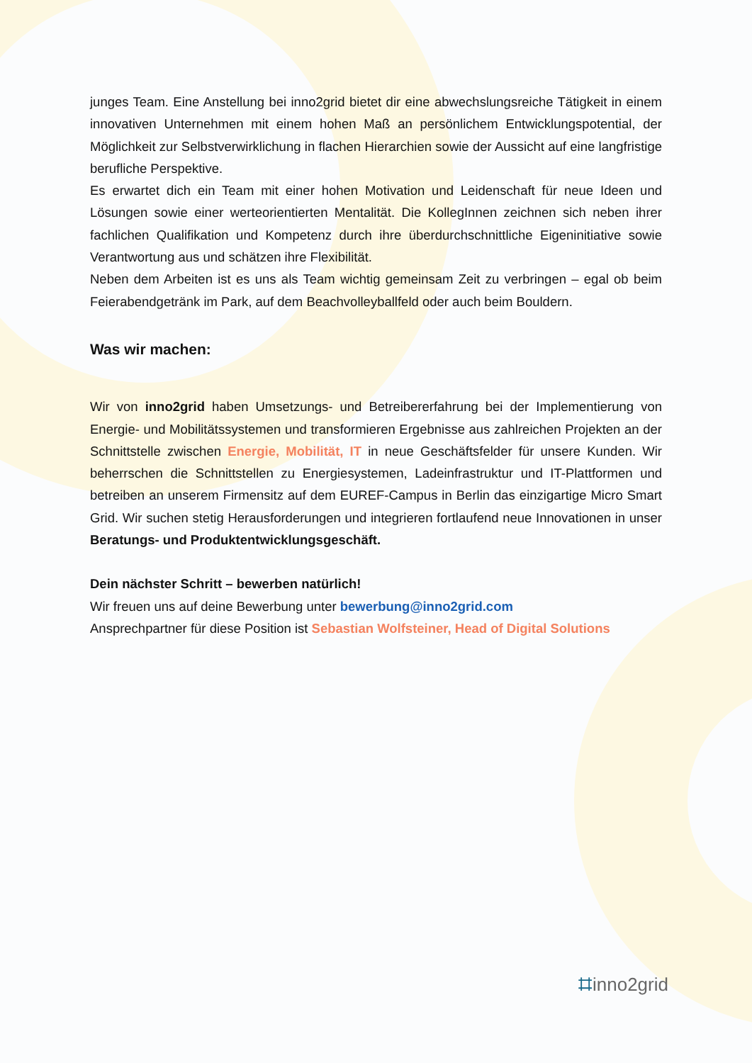junges Team. Eine Anstellung bei inno2grid bietet dir eine abwechslungsreiche Tätigkeit in einem innovativen Unternehmen mit einem hohen Maß an persönlichem Entwicklungspotential, der Möglichkeit zur Selbstverwirklichung in flachen Hierarchien sowie der Aussicht auf eine langfristige berufliche Perspektive.
Es erwartet dich ein Team mit einer hohen Motivation und Leidenschaft für neue Ideen und Lösungen sowie einer werteorientierten Mentalität. Die KollegInnen zeichnen sich neben ihrer fachlichen Qualifikation und Kompetenz durch ihre überdurchschnittliche Eigeninitiative sowie Verantwortung aus und schätzen ihre Flexibilität.
Neben dem Arbeiten ist es uns als Team wichtig gemeinsam Zeit zu verbringen – egal ob beim Feierabendgetränk im Park, auf dem Beachvolleyballfeld oder auch beim Bouldern.
Was wir machen:
Wir von inno2grid haben Umsetzungs- und Betreibererfahrung bei der Implementierung von Energie- und Mobilitätssystemen und transformieren Ergebnisse aus zahlreichen Projekten an der Schnittstelle zwischen Energie, Mobilität, IT in neue Geschäftsfelder für unsere Kunden. Wir beherrschen die Schnittstellen zu Energiesystemen, Ladeinfrastruktur und IT-Plattformen und betreiben an unserem Firmensitz auf dem EUREF-Campus in Berlin das einzigartige Micro Smart Grid. Wir suchen stetig Herausforderungen und integrieren fortlaufend neue Innovationen in unser Beratungs- und Produktentwicklungsgeschäft.
Dein nächster Schritt – bewerben natürlich!
Wir freuen uns auf deine Bewerbung unter bewerbung@inno2grid.com
Ansprechpartner für diese Position ist Sebastian Wolfsteiner, Head of Digital Solutions
⌗inno2grid